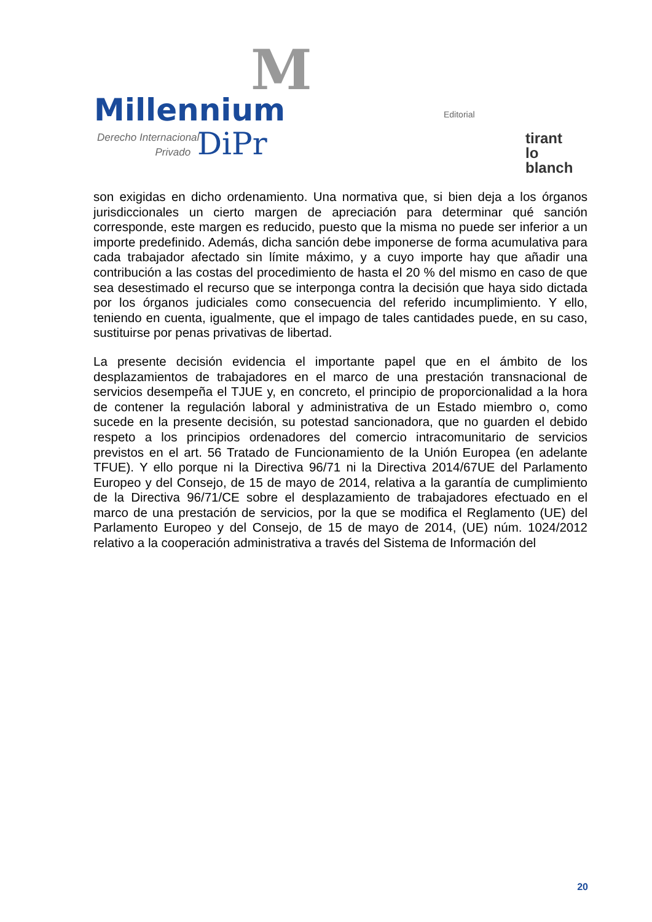M
Millennium
Derecho Internacional
Privado
DiPr
Editorial
tirant
lo blanch
son exigidas en dicho ordenamiento. Una normativa que, si bien deja a los órganos jurisdiccionales un cierto margen de apreciación para determinar qué sanción corresponde, este margen es reducido, puesto que la misma no puede ser inferior a un importe predefinido. Además, dicha sanción debe imponerse de forma acumulativa para cada trabajador afectado sin límite máximo, y a cuyo importe hay que añadir una contribución a las costas del procedimiento de hasta el 20 % del mismo en caso de que sea desestimado el recurso que se interponga contra la decisión que haya sido dictada por los órganos judiciales como consecuencia del referido incumplimiento. Y ello, teniendo en cuenta, igualmente, que el impago de tales cantidades puede, en su caso, sustituirse por penas privativas de libertad.
La presente decisión evidencia el importante papel que en el ámbito de los desplazamientos de trabajadores en el marco de una prestación transnacional de servicios desempeña el TJUE y, en concreto, el principio de proporcionalidad a la hora de contener la regulación laboral y administrativa de un Estado miembro o, como sucede en la presente decisión, su potestad sancionadora, que no guarden el debido respeto a los principios ordenadores del comercio intracomunitario de servicios previstos en el art. 56 Tratado de Funcionamiento de la Unión Europea (en adelante TFUE). Y ello porque ni la Directiva 96/71 ni la Directiva 2014/67UE del Parlamento Europeo y del Consejo, de 15 de mayo de 2014, relativa a la garantía de cumplimiento de la Directiva 96/71/CE sobre el desplazamiento de trabajadores efectuado en el marco de una prestación de servicios, por la que se modifica el Reglamento (UE) del Parlamento Europeo y del Consejo, de 15 de mayo de 2014, (UE) núm. 1024/2012 relativo a la cooperación administrativa a través del Sistema de Información del
20